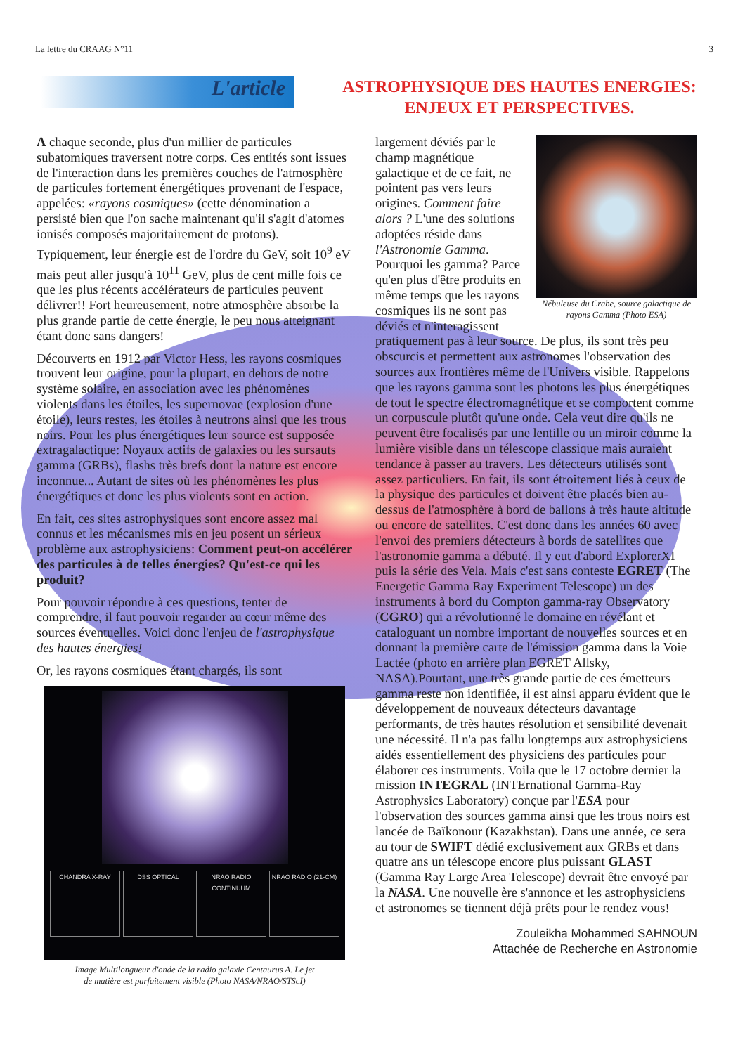La lettre du CRAAG N°11 3
L'article
ASTROPHYSIQUE DES HAUTES ENERGIES:
ENJEUX ET PERSPECTIVES.
A chaque seconde, plus d'un millier de particules subatomiques traversent notre corps. Ces entités sont issues de l'interaction dans les premières couches de l'atmosphère de particules fortement énergétiques provenant de l'espace, appelées: «rayons cosmiques» (cette dénomination a persisté bien que l'on sache maintenant qu'il s'agit d'atomes ionisés composés majoritairement de protons). Typiquement, leur énergie est de l'ordre du GeV, soit 10<sup>9</sup> eV mais peut aller jusqu'à 10<sup>11</sup> GeV, plus de cent mille fois ce que les plus récents accélérateurs de particules peuvent délivrer!! Fort heureusement, notre atmosphère absorbe la plus grande partie de cette énergie, le peu nous atteignant étant donc sans dangers!
Découverts en 1912 par Victor Hess, les rayons cosmiques trouvent leur origine, pour la plupart, en dehors de notre système solaire, en association avec les phénomènes violents dans les étoiles, les supernovae (explosion d'une étoile), leurs restes, les étoiles à neutrons ainsi que les trous noirs. Pour les plus énergétiques leur source est supposée extragalactique: Noyaux actifs de galaxies ou les sursauts gamma (GRBs), flashs très brefs dont la nature est encore inconnue... Autant de sites où les phénomènes les plus énergétiques et donc les plus violents sont en action.
En fait, ces sites astrophysiques sont encore assez mal connus et les mécanismes mis en jeu posent un sérieux problème aux astrophysiciens: Comment peut-on accélérer des particules à de telles énergies? Qu'est-ce qui les produit?
Pour pouvoir répondre à ces questions, tenter de comprendre, il faut pouvoir regarder au cœur même des sources éventuelles. Voici donc l'enjeu de l'astrophysique des hautes énergies!
Or, les rayons cosmiques étant chargés, ils sont
CHANDRA X-RAY DSS OPTICAL NRAO RADIO CONTINUUM NRAO RADIO (21-CM)
Image Multilongueur d'onde de la radio galaxie Centaurus A. Le jet
de matière est parfaitement visible (Photo NASA/NRAO/STScI)
Nébuleuse du Crabe, source galactique de rayons Gamma (Photo ESA)
largement déviés par le champ magnétique galactique et de ce fait, ne pointent pas vers leurs origines. Comment faire alors ? L'une des solutions adoptées réside dans l'Astronomie Gamma. Pourquoi les gamma? Parce qu'en plus d'être produits en même temps que les rayons cosmiques ils ne sont pas déviés et n'interagissent pratiquement pas à leur source. De plus, ils sont très peu obscurcis et permettent aux astronomes l'observation des sources aux frontières même de l'Univers visible. Rappelons que les rayons gamma sont les photons les plus énergétiques de tout le spectre électromagnétique et se comportent comme un corpuscule plutôt qu'une onde. Cela veut dire qu'ils ne peuvent être focalisés par une lentille ou un miroir comme la lumière visible dans un télescope classique mais auraient tendance à passer au travers. Les détecteurs utilisés sont assez particuliers. En fait, ils sont étroitement liés à ceux de la physique des particules et doivent être placés bien au-dessus de l'atmosphère à bord de ballons à très haute altitude ou encore de satellites. C'est donc dans les années 60 avec l'envoi des premiers détecteurs à bords de satellites que l'astronomie gamma a débuté. Il y eut d'abord ExplorerXI puis la série des Vela. Mais c'est sans conteste EGRET (The Energetic Gamma Ray Experiment Telescope) un des instruments à bord du Compton gamma-ray Observatory (CGRO) qui a révolutionné le domaine en révélant et cataloguant un nombre important de nouvelles sources et en donnant la première carte de l'émission gamma dans la Voie Lactée (photo en arrière plan EGRET Allsky, NASA).Pourtant, une très grande partie de ces émetteurs gamma reste non identifiée, il est ainsi apparu évident que le développement de nouveaux détecteurs davantage performants, de très hautes résolution et sensibilité devenait une nécessité. Il n'a pas fallu longtemps aux astrophysiciens aidés essentiellement des physiciens des particules pour élaborer ces instruments. Voila que le 17 octobre dernier la mission INTEGRAL (INTErnational Gamma-Ray Astrophysics Laboratory) conçue par l'ESA pour l'observation des sources gamma ainsi que les trous noirs est lancée de Baïkonour (Kazakhstan). Dans une année, ce sera au tour de SWIFT dédié exclusivement aux GRBs et dans quatre ans un télescope encore plus puissant GLAST (Gamma Ray Large Area Telescope) devrait être envoyé par la NASA. Une nouvelle ère s'annonce et les astrophysiciens et astronomes se tiennent déjà prêts pour le rendez vous!
Zouleikha Mohammed SAHNOUN
Attachée de Recherche en Astronomie